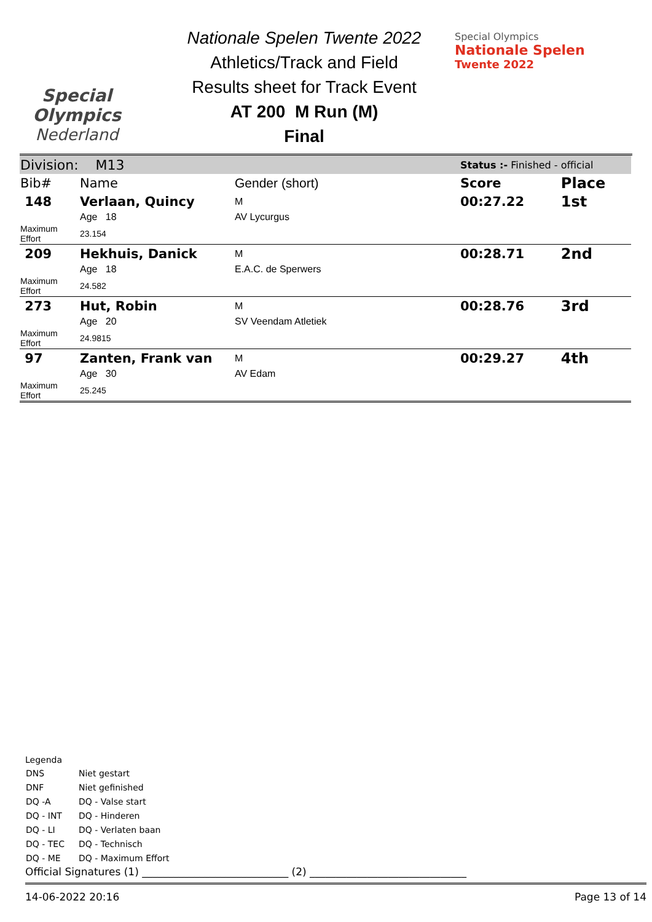Special
Olympics
Nederland
Nationale Spelen Twente 2022
Athletics/Track and Field
Results sheet for Track Event
AT 200 M Run (M)
Final
Special Olympics
Nationale Spelen
Twente 2022
| Division: M13 | | | Status :- Finished - official | |
| Bib# | Name | Gender (short) | Score | Place |
| 148 | Verlaan, Quincy | M | 00:27.22 | 1st |
| | Age 18 | AV Lycurgus | | |
| Maximum Effort | 23.154 | | | |
| 209 | Hekhuis, Danick | M | 00:28.71 | 2nd |
| | Age 18 | E.A.C. de Sperwers | | |
| Maximum Effort | 24.582 | | | |
| 273 | Hut, Robin | M | 00:28.76 | 3rd |
| | Age 20 | SV Veendam Atletiek | | |
| Maximum Effort | 24.9815 | | | |
| 97 | Zanten, Frank van | M | 00:29.27 | 4th |
| | Age 30 | AV Edam | | |
| Maximum Effort | 25.245 | | | |
Legenda
| DNS | Niet gestart |
| DNF | Niet gefinished |
| DQ -A | DQ - Valse start |
| DQ - INT | DQ - Hinderen |
| DQ - LI | DQ - Verlaten baan |
| DQ - TEC | DQ - Technisch |
| DQ - ME | DQ - Maximum Effort |
Official Signatures (1) ____________________________ (2) ______________________________
14-06-2022 20:16 Page 13 of 14